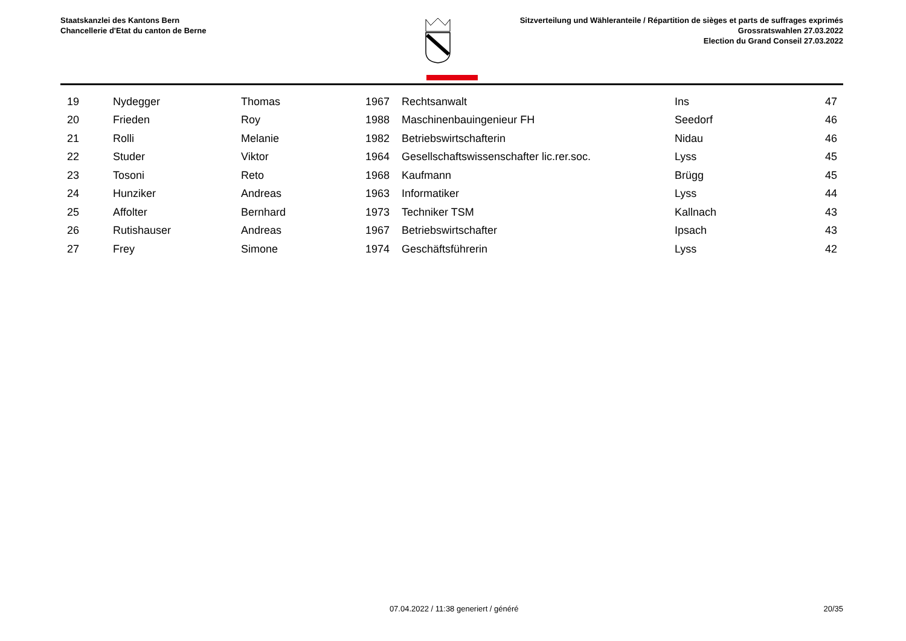Staatskanzlei des Kantons Bern
Chancellerie d'Etat du canton de Berne
Sitzverteilung und Wähleranteile / Répartition de sièges et parts de suffrages exprimés
Grossratswahlen 27.03.2022
Election du Grand Conseil 27.03.2022
| 19 | Nydegger | Thomas | 1967 | Rechtsanwalt | Ins | 47 |
| 20 | Frieden | Roy | 1988 | Maschinenbauingenieur FH | Seedorf | 46 |
| 21 | Rolli | Melanie | 1982 | Betriebswirtschafterin | Nidau | 46 |
| 22 | Studer | Viktor | 1964 | Gesellschaftswissenschafter lic.rer.soc. | Lyss | 45 |
| 23 | Tosoni | Reto | 1968 | Kaufmann | Brügg | 45 |
| 24 | Hunziker | Andreas | 1963 | Informatiker | Lyss | 44 |
| 25 | Affolter | Bernhard | 1973 | Techniker TSM | Kallnach | 43 |
| 26 | Rutishauser | Andreas | 1967 | Betriebswirtschafter | Ipsach | 43 |
| 27 | Frey | Simone | 1974 | Geschäftsführerin | Lyss | 42 |
07.04.2022 / 11:38 generiert / généré
20/35